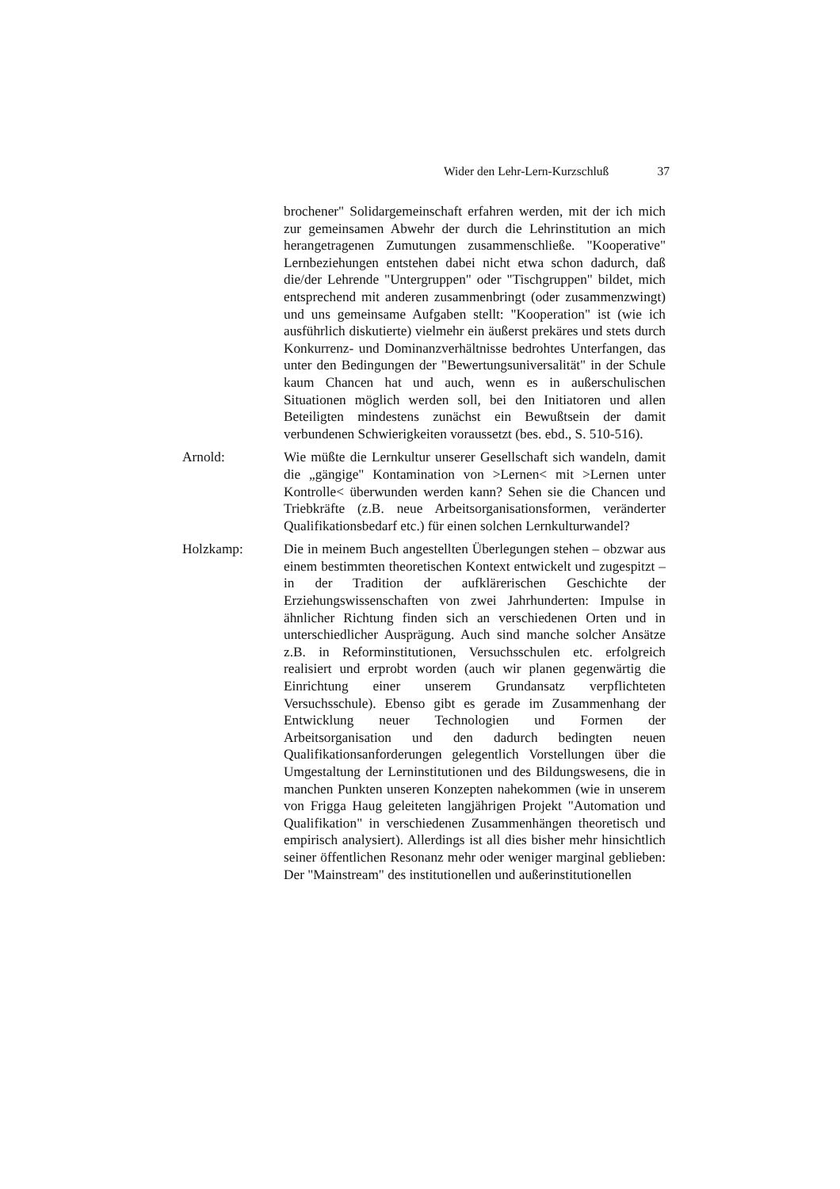Wider den Lehr-Lern-Kurzschluß 37
brochener" Solidargemeinschaft erfahren werden, mit der ich mich zur gemeinsamen Abwehr der durch die Lehrinstitution an mich herangetragenen Zumutungen zusammenschließe. "Kooperative" Lernbeziehungen entstehen dabei nicht etwa schon dadurch, daß die/der Lehrende "Untergruppen" oder "Tischgruppen" bildet, mich entsprechend mit anderen zusammenbringt (oder zusammenzwingt) und uns gemeinsame Aufgaben stellt: "Kooperation" ist (wie ich ausführlich diskutierte) vielmehr ein äußerst prekäres und stets durch Konkurrenz- und Dominanzverhältnisse bedrohtes Unterfangen, das unter den Bedingungen der "Bewertungsuniversalität" in der Schule kaum Chancen hat und auch, wenn es in außerschulischen Situationen möglich werden soll, bei den Initiatoren und allen Beteiligten mindestens zunächst ein Bewußtsein der damit verbundenen Schwierigkeiten voraussetzt (bes. ebd., S. 510-516).
Arnold: Wie müßte die Lernkultur unserer Gesellschaft sich wandeln, damit die „gängige" Kontamination von >Lernen< mit >Lernen unter Kontrolle< überwunden werden kann? Sehen sie die Chancen und Triebkräfte (z.B. neue Arbeitsorganisationsformen, veränderter Qualifikationsbedarf etc.) für einen solchen Lernkulturwandel?
Holzkamp: Die in meinem Buch angestellten Überlegungen stehen – obzwar aus einem bestimmten theoretischen Kontext entwickelt und zugespitzt – in der Tradition der aufklärerischen Geschichte der Erziehungswissenschaften von zwei Jahrhunderten: Impulse in ähnlicher Richtung finden sich an verschiedenen Orten und in unterschiedlicher Ausprägung. Auch sind manche solcher Ansätze z.B. in Reforminstitutionen, Versuchsschulen etc. erfolgreich realisiert und erprobt worden (auch wir planen gegenwärtig die Einrichtung einer unserem Grundansatz verpflichteten Versuchsschule). Ebenso gibt es gerade im Zusammenhang der Entwicklung neuer Technologien und Formen der Arbeitsorganisation und den dadurch bedingten neuen Qualifikationsanforderungen gelegentlich Vorstellungen über die Umgestaltung der Lerninstitutionen und des Bildungswesens, die in manchen Punkten unseren Konzepten nahekommen (wie in unserem von Frigga Haug geleiteten langjährigen Projekt "Automation und Qualifikation" in verschiedenen Zusammenhängen theoretisch und empirisch analysiert). Allerdings ist all dies bisher mehr hinsichtlich seiner öffentlichen Resonanz mehr oder weniger marginal geblieben: Der "Mainstream" des institutionellen und außerinstitutionellen